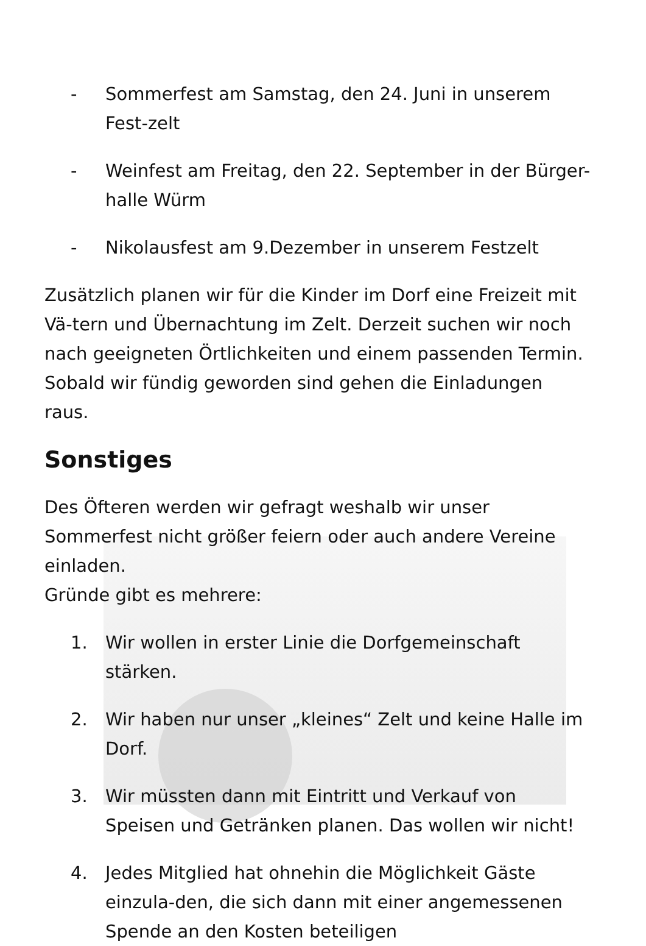- Sommerfest am Samstag, den 24. Juni in unserem Fest-zelt
- Weinfest am Freitag, den 22. September in der Bürger-halle Würm
- Nikolausfest am 9.Dezember in unserem Festzelt
Zusätzlich planen wir für die Kinder im Dorf eine Freizeit mit Vä-tern und Übernachtung im Zelt. Derzeit suchen wir noch nach geeigneten Örtlichkeiten und einem passenden Termin. Sobald wir fündig geworden sind gehen die Einladungen raus.
Sonstiges
Des Öfteren werden wir gefragt weshalb wir unser Sommerfest nicht größer feiern oder auch andere Vereine einladen.
Gründe gibt es mehrere:
1. Wir wollen in erster Linie die Dorfgemeinschaft stärken.
2. Wir haben nur unser „kleines“ Zelt und keine Halle im Dorf.
3. Wir müssten dann mit Eintritt und Verkauf von Speisen und Getränken planen. Das wollen wir nicht!
4. Jedes Mitglied hat ohnehin die Möglichkeit Gäste einzula-den, die sich dann mit einer angemessenen Spende an den Kosten beteiligen